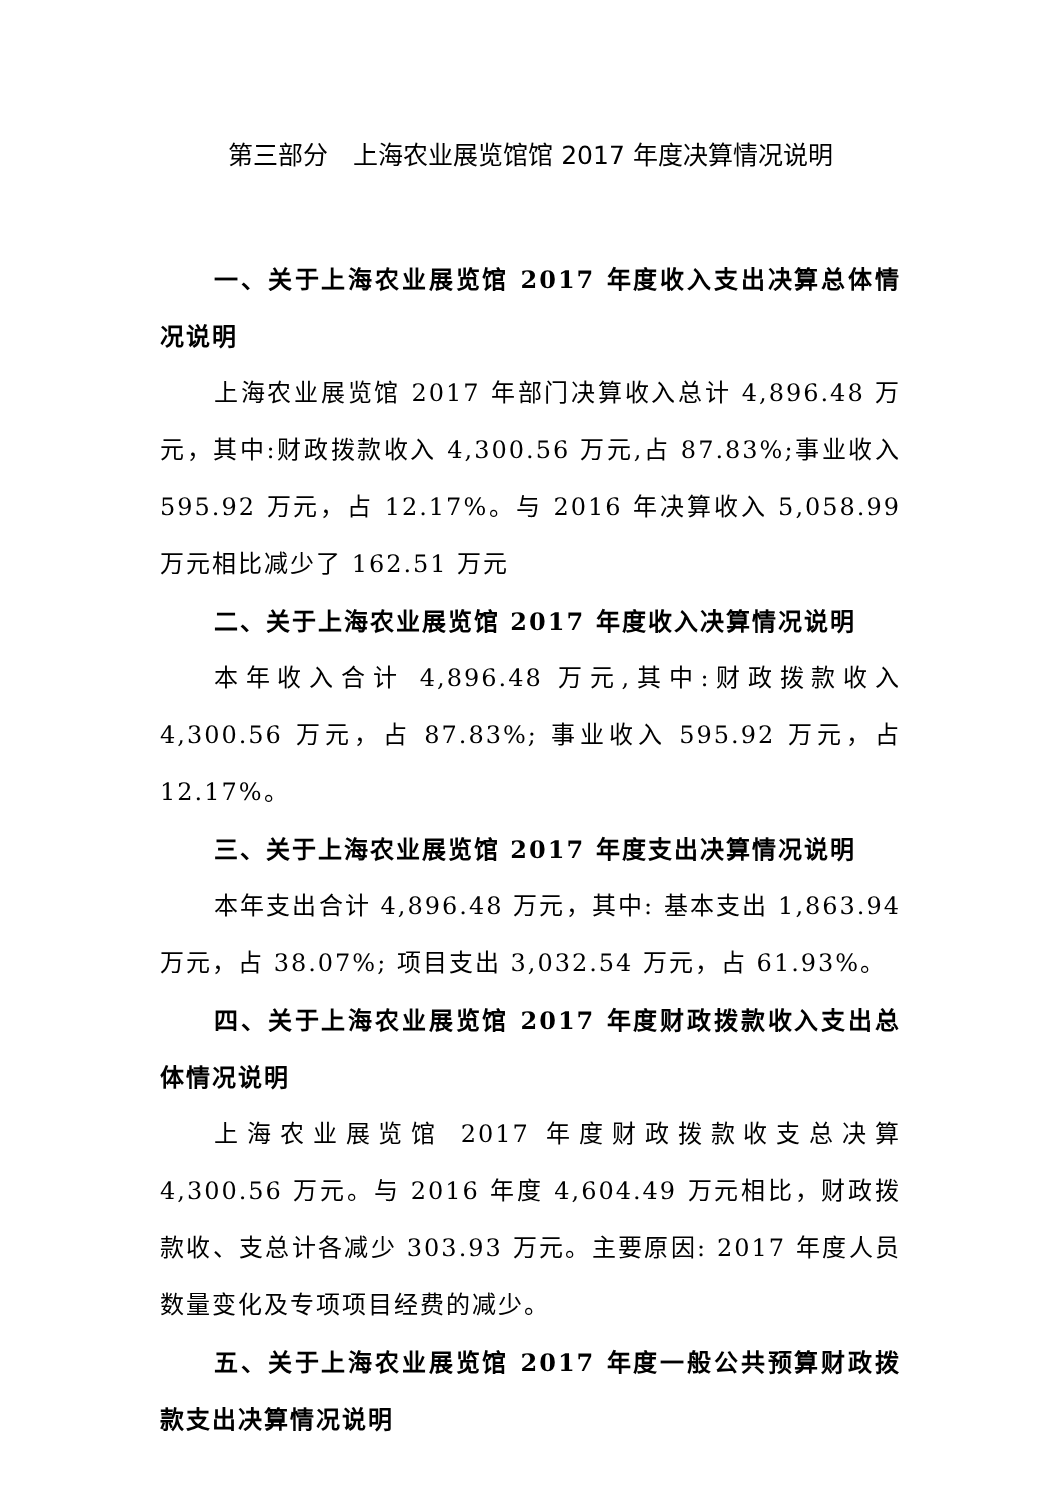第三部分　上海农业展览馆馆 2017 年度决算情况说明
一、关于上海农业展览馆 2017 年度收入支出决算总体情况说明
上海农业展览馆 2017 年部门决算收入总计 4,896.48 万元，其中:财政拨款收入 4,300.56 万元,占 87.83%;事业收入 595.92 万元，占 12.17%。与 2016 年决算收入 5,058.99 万元相比减少了 162.51 万元
二、关于上海农业展览馆 2017 年度收入决算情况说明
本年收入合计 4,896.48 万元,其中:财政拨款收入 4,300.56 万元，占 87.83%; 事业收入 595.92 万元，占 12.17%。
三、关于上海农业展览馆 2017 年度支出决算情况说明
本年支出合计 4,896.48 万元，其中: 基本支出 1,863.94 万元，占 38.07%; 项目支出 3,032.54 万元，占 61.93%。
四、关于上海农业展览馆 2017 年度财政拨款收入支出总体情况说明
上海农业展览馆 2017 年度财政拨款收支总决算 4,300.56 万元。与 2016 年度 4,604.49 万元相比，财政拨款收、支总计各减少 303.93 万元。主要原因: 2017 年度人员数量变化及专项项目经费的减少。
五、关于上海农业展览馆 2017 年度一般公共预算财政拨款支出决算情况说明